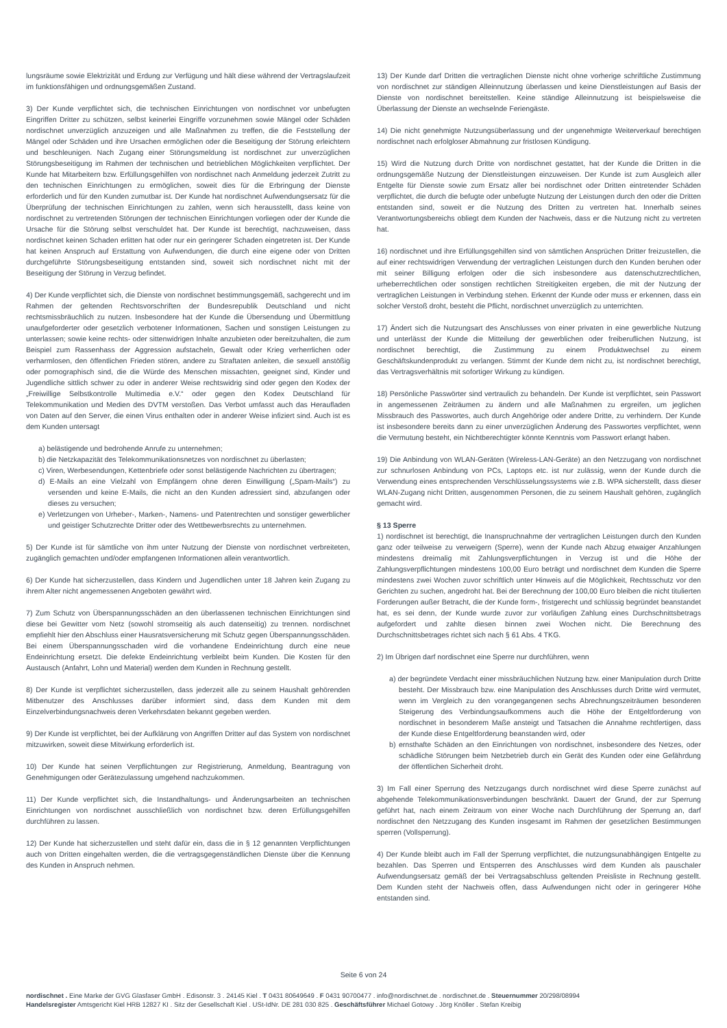lungsräume sowie Elektrizität und Erdung zur Verfügung und hält diese während der Vertragslaufzeit im funktionsfähigen und ordnungsgemäßen Zustand.
3) Der Kunde verpflichtet sich, die technischen Einrichtungen von nordischnet vor unbefugten Eingriffen Dritter zu schützen, selbst keinerlei Eingriffe vorzunehmen sowie Mängel oder Schäden nordischnet unverzüglich anzuzeigen und alle Maßnahmen zu treffen, die die Feststellung der Mängel oder Schäden und ihre Ursachen ermöglichen oder die Beseitigung der Störung erleichtern und beschleunigen. Nach Zugang einer Störungsmeldung ist nordischnet zur unverzüglichen Störungsbeseitigung im Rahmen der technischen und betrieblichen Möglichkeiten verpflichtet. Der Kunde hat Mitarbeitern bzw. Erfüllungsgehilfen von nordischnet nach Anmeldung jederzeit Zutritt zu den technischen Einrichtungen zu ermöglichen, soweit dies für die Erbringung der Dienste erforderlich und für den Kunden zumutbar ist. Der Kunde hat nordischnet Aufwendungsersatz für die Überprüfung der technischen Einrichtungen zu zahlen, wenn sich herausstellt, dass keine von nordischnet zu vertretenden Störungen der technischen Einrichtungen vorliegen oder der Kunde die Ursache für die Störung selbst verschuldet hat. Der Kunde ist berechtigt, nachzuweisen, dass nordischnet keinen Schaden erlitten hat oder nur ein geringerer Schaden eingetreten ist. Der Kunde hat keinen Anspruch auf Erstattung von Aufwendungen, die durch eine eigene oder von Dritten durchgeführte Störungsbeseitigung entstanden sind, soweit sich nordischnet nicht mit der Beseitigung der Störung in Verzug befindet.
4) Der Kunde verpflichtet sich, die Dienste von nordischnet bestimmungsgemäß, sachgerecht und im Rahmen der geltenden Rechtsvorschriften der Bundesrepublik Deutschland und nicht rechtsmissbräuchlich zu nutzen. Insbesondere hat der Kunde die Übersendung und Übermittlung unaufgeforderter oder gesetzlich verbotener Informationen, Sachen und sonstigen Leistungen zu unterlassen; sowie keine rechts- oder sittenwidrigen Inhalte anzubieten oder bereitzuhalten, die zum Beispiel zum Rassenhass der Aggression aufstacheln, Gewalt oder Krieg verherrlichen oder verharmlosen, den öffentlichen Frieden stören, andere zu Straftaten anleiten, die sexuell anstößig oder pornographisch sind, die die Würde des Menschen missachten, geeignet sind, Kinder und Jugendliche sittlich schwer zu oder in anderer Weise rechtswidrig sind oder gegen den Kodex der „Freiwillige Selbstkontrolle Multimedia e.V.“ oder gegen den Kodex Deutschland für Telekommunikation und Medien des DVTM verstoßen. Das Verbot umfasst auch das Heraufladen von Daten auf den Server, die einen Virus enthalten oder in anderer Weise infiziert sind. Auch ist es dem Kunden untersagt
a) belästigende und bedrohende Anrufe zu unternehmen;
b) die Netzkapazität des Telekommunikationsnetzes von nordischnet zu überlasten;
c) Viren, Werbesendungen, Kettenbriefe oder sonst belästigende Nachrichten zu übertragen;
d) E-Mails an eine Vielzahl von Empfängern ohne deren Einwilligung („Spam-Mails“) zu versenden und keine E-Mails, die nicht an den Kunden adressiert sind, abzufangen oder dieses zu versuchen;
e) Verletzungen von Urheber-, Marken-, Namens- und Patentrechten und sonstiger gewerblicher und geistiger Schutzrechte Dritter oder des Wettbewerbsrechts zu unternehmen.
5) Der Kunde ist für sämtliche von ihm unter Nutzung der Dienste von nordischnet verbreiteten, zugänglich gemachten und/oder empfangenen Informationen allein verantwortlich.
6) Der Kunde hat sicherzustellen, dass Kindern und Jugendlichen unter 18 Jahren kein Zugang zu ihrem Alter nicht angemessenen Angeboten gewährt wird.
7) Zum Schutz von Überspannungsschäden an den überlassenen technischen Einrichtungen sind diese bei Gewitter vom Netz (sowohl stromseitig als auch datenseitig) zu trennen. nordischnet empfiehlt hier den Abschluss einer Hausratsversicherung mit Schutz gegen Überspannungsschäden. Bei einem Überspannungsschaden wird die vorhandene Endeinrichtung durch eine neue Endeinrichtung ersetzt. Die defekte Endeinrichtung verbleibt beim Kunden. Die Kosten für den Austausch (Anfahrt, Lohn und Material) werden dem Kunden in Rechnung gestellt.
8) Der Kunde ist verpflichtet sicherzustellen, dass jederzeit alle zu seinem Haushalt gehörenden Mitbenutzer des Anschlusses darüber informiert sind, dass dem Kunden mit dem Einzelverbindungsnachweis deren Verkehrsdaten bekannt gegeben werden.
9) Der Kunde ist verpflichtet, bei der Aufklärung von Angriffen Dritter auf das System von nordischnet mitzuwirken, soweit diese Mitwirkung erforderlich ist.
10) Der Kunde hat seinen Verpflichtungen zur Registrierung, Anmeldung, Beantragung von Genehmigungen oder Gerätezulassung umgehend nachzukommen.
11) Der Kunde verpflichtet sich, die Instandhaltungs- und Änderungsarbeiten an technischen Einrichtungen von nordischnet ausschließlich von nordischnet bzw. deren Erfüllungsgehilfen durchführen zu lassen.
12) Der Kunde hat sicherzustellen und steht dafür ein, dass die in § 12 genannten Verpflichtungen auch von Dritten eingehalten werden, die die vertragsgegenständlichen Dienste über die Kennung des Kunden in Anspruch nehmen.
13) Der Kunde darf Dritten die vertraglichen Dienste nicht ohne vorherige schriftliche Zustimmung von nordischnet zur ständigen Alleinnutzung überlassen und keine Dienstleistungen auf Basis der Dienste von nordischnet bereitstellen. Keine ständige Alleinnutzung ist beispielsweise die Überlassung der Dienste an wechselnde Feriengäste.
14) Die nicht genehmigte Nutzungsüberlassung und der ungenehmigte Weiterverkauf berechtigen nordischnet nach erfolgloser Abmahnung zur fristlosen Kündigung.
15) Wird die Nutzung durch Dritte von nordischnet gestattet, hat der Kunde die Dritten in die ordnungsgemäße Nutzung der Dienstleistungen einzuweisen. Der Kunde ist zum Ausgleich aller Entgelte für Dienste sowie zum Ersatz aller bei nordischnet oder Dritten eintretender Schäden verpflichtet, die durch die befugte oder unbefugte Nutzung der Leistungen durch den oder die Dritten entstanden sind, soweit er die Nutzung des Dritten zu vertreten hat. Innerhalb seines Verantwortungsbereichs obliegt dem Kunden der Nachweis, dass er die Nutzung nicht zu vertreten hat.
16) nordischnet und ihre Erfüllungsgehilfen sind von sämtlichen Ansprüchen Dritter freizustellen, die auf einer rechtswidrigen Verwendung der vertraglichen Leistungen durch den Kunden beruhen oder mit seiner Billigung erfolgen oder die sich insbesondere aus datenschutzrechtlichen, urheberrechtlichen oder sonstigen rechtlichen Streitigkeiten ergeben, die mit der Nutzung der vertraglichen Leistungen in Verbindung stehen. Erkennt der Kunde oder muss er erkennen, dass ein solcher Verstoß droht, besteht die Pflicht, nordischnet unverzüglich zu unterrichten.
17) Ändert sich die Nutzungsart des Anschlusses von einer privaten in eine gewerbliche Nutzung und unterlässt der Kunde die Mitteilung der gewerblichen oder freiberuflichen Nutzung, ist nordischnet berechtigt, die Zustimmung zu einem Produktwechsel zu einem Geschäftskundenprodukt zu verlangen. Stimmt der Kunde dem nicht zu, ist nordischnet berechtigt, das Vertragsverhältnis mit sofortiger Wirkung zu kündigen.
18) Persönliche Passwörter sind vertraulich zu behandeln. Der Kunde ist verpflichtet, sein Passwort in angemessenen Zeiträumen zu ändern und alle Maßnahmen zu ergreifen, um jeglichen Missbrauch des Passwortes, auch durch Angehörige oder andere Dritte, zu verhindern. Der Kunde ist insbesondere bereits dann zu einer unverzüglichen Änderung des Passwortes verpflichtet, wenn die Vermutung besteht, ein Nichtberechtigter könnte Kenntnis vom Passwort erlangt haben.
19) Die Anbindung von WLAN-Geräten (Wireless-LAN-Geräte) an den Netzzugang von nordischnet zur schnurlosen Anbindung von PCs, Laptops etc. ist nur zulässig, wenn der Kunde durch die Verwendung eines entsprechenden Verschlüsselungssystems wie z.B. WPA sicherstellt, dass dieser WLAN-Zugang nicht Dritten, ausgenommen Personen, die zu seinem Haushalt gehören, zugänglich gemacht wird.
§ 13 Sperre
1) nordischnet ist berechtigt, die Inanspruchnahme der vertraglichen Leistungen durch den Kunden ganz oder teilweise zu verweigern (Sperre), wenn der Kunde nach Abzug etwaiger Anzahlungen mindestens dreimalig mit Zahlungsverpflichtungen in Verzug ist und die Höhe der Zahlungsverpflichtungen mindestens 100,00 Euro beträgt und nordischnet dem Kunden die Sperre mindestens zwei Wochen zuvor schriftlich unter Hinweis auf die Möglichkeit, Rechtsschutz vor den Gerichten zu suchen, angedroht hat. Bei der Berechnung der 100,00 Euro bleiben die nicht titulierten Forderungen außer Betracht, die der Kunde form-, fristgerecht und schlüssig begründet beanstandet hat, es sei denn, der Kunde wurde zuvor zur vorläufigen Zahlung eines Durchschnittsbetrags aufgefordert und zahlte diesen binnen zwei Wochen nicht. Die Berechnung des Durchschnittsbetrages richtet sich nach § 61 Abs. 4 TKG.
2) Im Übrigen darf nordischnet eine Sperre nur durchführen, wenn
a) der begründete Verdacht einer missbräuchlichen Nutzung bzw. einer Manipulation durch Dritte besteht. Der Missbrauch bzw. eine Manipulation des Anschlusses durch Dritte wird vermutet, wenn im Vergleich zu den vorangegangenen sechs Abrechnungszeiträumen besonderen Steigerung des Verbindungsaufkommens auch die Höhe der Entgeltforderung von nordischnet in besonderem Maße ansteigt und Tatsachen die Annahme rechtfertigen, dass der Kunde diese Entgeltforderung beanstanden wird, oder
b) ernsthafte Schäden an den Einrichtungen von nordischnet, insbesondere des Netzes, oder schädliche Störungen beim Netzbetrieb durch ein Gerät des Kunden oder eine Gefährdung der öffentlichen Sicherheit droht.
3) Im Fall einer Sperrung des Netzzugangs durch nordischnet wird diese Sperre zunächst auf abgehende Telekommunikationsverbindungen beschränkt. Dauert der Grund, der zur Sperrung geführt hat, nach einem Zeitraum von einer Woche nach Durchführung der Sperrung an, darf nordischnet den Netzzugang des Kunden insgesamt im Rahmen der gesetzlichen Bestimmungen sperren (Vollsperrung).
4) Der Kunde bleibt auch im Fall der Sperrung verpflichtet, die nutzungsunabhängigen Entgelte zu bezahlen. Das Sperren und Entsperren des Anschlusses wird dem Kunden als pauschaler Aufwendungsersatz gemäß der bei Vertragsabschluss geltenden Preisliste in Rechnung gestellt. Dem Kunden steht der Nachweis offen, dass Aufwendungen nicht oder in geringerer Höhe entstanden sind.
Seite 6 von 24
nordischnet . Eine Marke der GVG Glasfaser GmbH . Edisonstr. 3 . 24145 Kiel . T 0431 80649649 . F 0431 90700477 . info@nordischnet.de . nordischnet.de . Steuernummer 20/298/08994
Handelsregister Amtsgericht Kiel HRB 12827 KI . Sitz der Gesellschaft Kiel . USt-IdNr. DE 281 030 825 . Geschäftsführer Michael Gotowy . Jörg Knöller . Stefan Kreibig